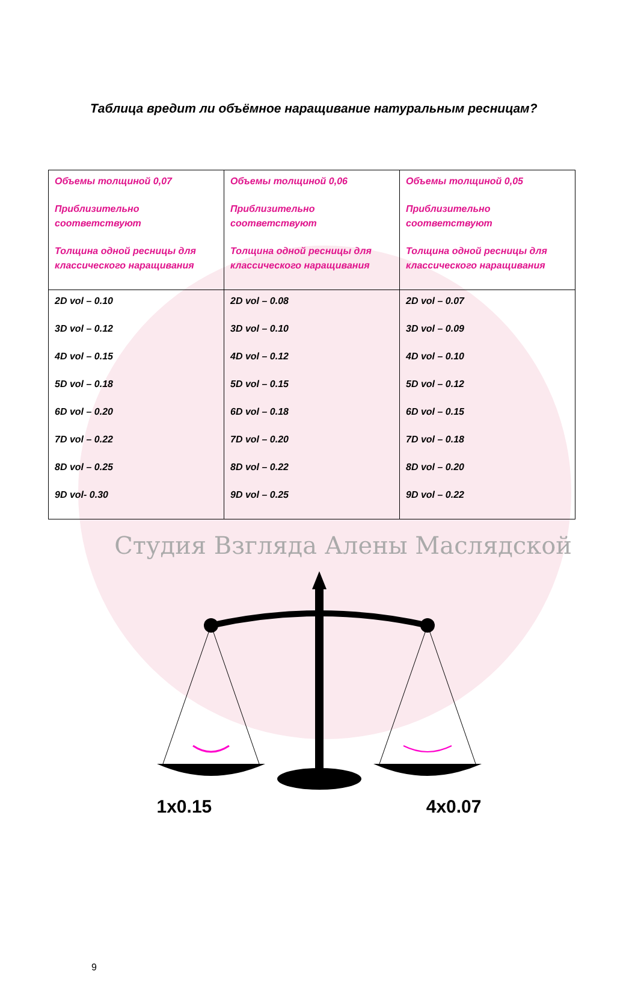Таблица вредит ли объёмное наращивание натуральным ресницам?
| Объемы толщиной 0,07 Приблизительно соответствуют Толщина одной ресницы для классического наращивания | Объемы толщиной 0,06 Приблизительно соответствуют Толщина одной ресницы для классического наращивания | Объемы толщиной 0,05 Приблизительно соответствуют Толщина одной ресницы для классического наращивания |
| 2D vol – 0.10 3D vol – 0.12 4D vol – 0.15 5D vol – 0.18 6D vol – 0.20 7D vol – 0.22 8D vol – 0.25 9D vol- 0.30 | 2D vol – 0.08 3D vol – 0.10 4D vol – 0.12 5D vol – 0.15 6D vol – 0.18 7D vol – 0.20 8D vol – 0.22 9D vol – 0.25 | 2D vol – 0.07 3D vol – 0.09 4D vol – 0.10 5D vol – 0.12 6D vol – 0.15 7D vol – 0.18 8D vol – 0.20 9D vol – 0.22 |
Студия Взгляда Алены Масляд­ской
1x0.15 4x0.07
9